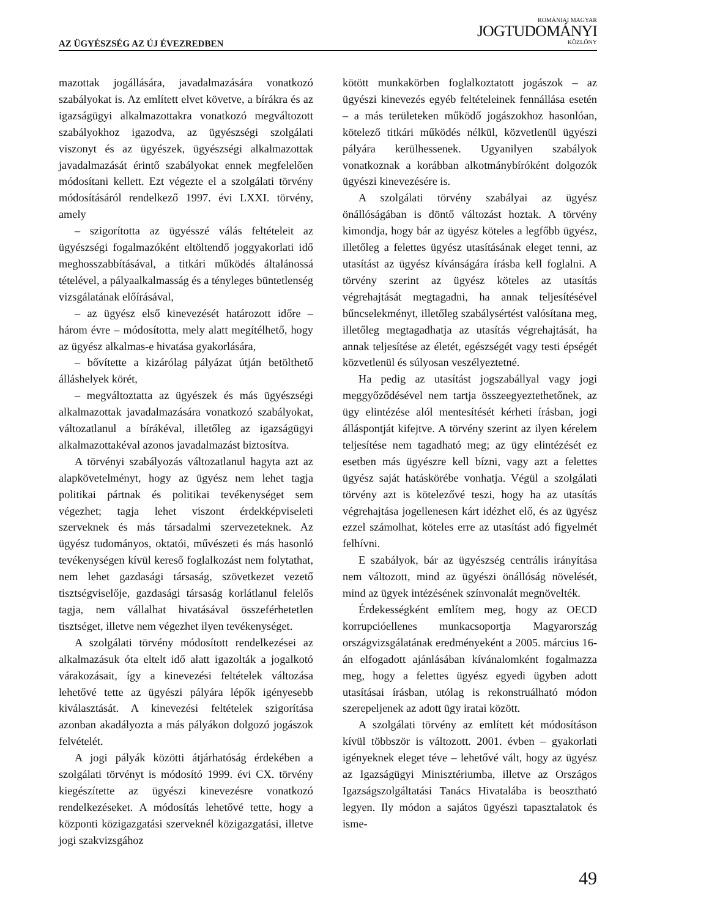AZ ÜGYÉSZSÉG AZ ÚJ ÉVEZREDBEN
ROMÁNIAI MAGYAR
JOGTUDOMÁNYI
KÖZLÖNY
mazottak jogállására, javadalmazására vonatkozó szabályokat is. Az említett elvet követve, a bírákra és az igazságügyi alkalmazottakra vonatkozó megváltozott szabályokhoz igazodva, az ügyészségi szolgálati viszonyt és az ügyészek, ügyészségi alkalmazottak javadalmazását érintő szabályokat ennek megfelelően módosítani kellett. Ezt végezte el a szolgálati törvény módosításáról rendelkező 1997. évi LXXI. törvény, amely
– szigorította az ügyésszé válás feltételeit az ügyészségi fogalmazóként eltöltendő joggyakorlati idő meghosszabbításával, a titkári működés általánossá tételével, a pályaalkalmasság és a tényleges büntetlenség vizsgálatának előírásával,
– az ügyész első kinevezését határozott időre – három évre – módosította, mely alatt megítélhető, hogy az ügyész alkalmas-e hivatása gyakorlására,
– bővítette a kizárólag pályázat útján betölthető álláshelyek körét,
– megváltoztatta az ügyészek és más ügyészségi alkalmazottak javadalmazására vonatkozó szabályokat, változatlanul a bírákéval, illetőleg az igazságügyi alkalmazottakéval azonos javadalmazást biztosítva.
A törvényi szabályozás változatlanul hagyta azt az alapkövetelményt, hogy az ügyész nem lehet tagja politikai pártnak és politikai tevékenységet sem végezhet; tagja lehet viszont érdekképviseleti szerveknek és más társadalmi szervezeteknek. Az ügyész tudományos, oktatói, művészeti és más hasonló tevékenységen kívül kereső foglalkozást nem folytathat, nem lehet gazdasági társaság, szövetkezet vezető tisztségviselője, gazdasági társaság korlátlanul felelős tagja, nem vállalhat hivatásával összeférhetetlen tisztséget, illetve nem végezhet ilyen tevékenységet.
A szolgálati törvény módosított rendelkezései az alkalmazásuk óta eltelt idő alatt igazolták a jogalkotó várakozásait, így a kinevezési feltételek változása lehetővé tette az ügyészi pályára lépők igényesebb kiválasztását. A kinevezési feltételek szigorítása azonban akadályozta a más pályákon dolgozó jogászok felvételét.
A jogi pályák közötti átjárhatóság érdekében a szolgálati törvényt is módosító 1999. évi CX. törvény kiegészítette az ügyészi kinevezésre vonatkozó rendelkezéseket. A módosítás lehetővé tette, hogy a központi közigazgatási szerveknél közigazgatási, illetve jogi szakvizsgához
kötött munkakörben foglalkoztatott jogászok – az ügyészi kinevezés egyéb feltételeinek fennállása esetén – a más területeken működő jogászokhoz hasonlóan, kötelező titkári működés nélkül, közvetlenül ügyészi pályára kerülhessenek. Ugyanilyen szabályok vonatkoznak a korábban alkotmánybíróként dolgozók ügyészi kinevezésére is.
A szolgálati törvény szabályai az ügyész önállóságában is döntő változást hoztak. A törvény kimondja, hogy bár az ügyész köteles a legfőbb ügyész, illetőleg a felettes ügyész utasításának eleget tenni, az utasítást az ügyész kívánságára írásba kell foglalni. A törvény szerint az ügyész köteles az utasítás végrehajtását megtagadni, ha annak teljesítésével bűncselekményt, illetőleg szabálysértést valósítana meg, illetőleg megtagadhatja az utasítás végrehajtását, ha annak teljesítése az életét, egészségét vagy testi épségét közvetlenül és súlyosan veszélyeztetné.
Ha pedig az utasítást jogszabállyal vagy jogi meggyőződésével nem tartja összeegyeztethetőnek, az ügy elintézése alól mentesítését kérheti írásban, jogi álláspontját kifejtve. A törvény szerint az ilyen kérelem teljesítése nem tagadható meg; az ügy elintézését ez esetben más ügyészre kell bízni, vagy azt a felettes ügyész saját hatáskörébe vonhatja. Végül a szolgálati törvény azt is kötelezővé teszi, hogy ha az utasítás végrehajtása jogellenesen kárt idézhet elő, és az ügyész ezzel számolhat, köteles erre az utasítást adó figyelmét felhívni.
E szabályok, bár az ügyészség centrális irányítása nem változott, mind az ügyészi önállóság növelését, mind az ügyek intézésének színvonalát megnövelték.
Érdekességként említem meg, hogy az OECD korrupcióellenes munkacsoportja Magyarország országvizsgálatának eredményeként a 2005. március 16-án elfogadott ajánlásában kívánalomként fogalmazza meg, hogy a felettes ügyész egyedi ügyben adott utasításai írásban, utólag is rekonstruálható módon szerepeljenek az adott ügy iratai között.
A szolgálati törvény az említett két módosításon kívül többször is változott. 2001. évben – gyakorlati igényeknek eleget téve – lehetővé vált, hogy az ügyész az Igazságügyi Minisztériumba, illetve az Országos Igazságszolgáltatási Tanács Hivatalába is beosztható legyen. Ily módon a sajátos ügyészi tapasztalatok és isme-
49